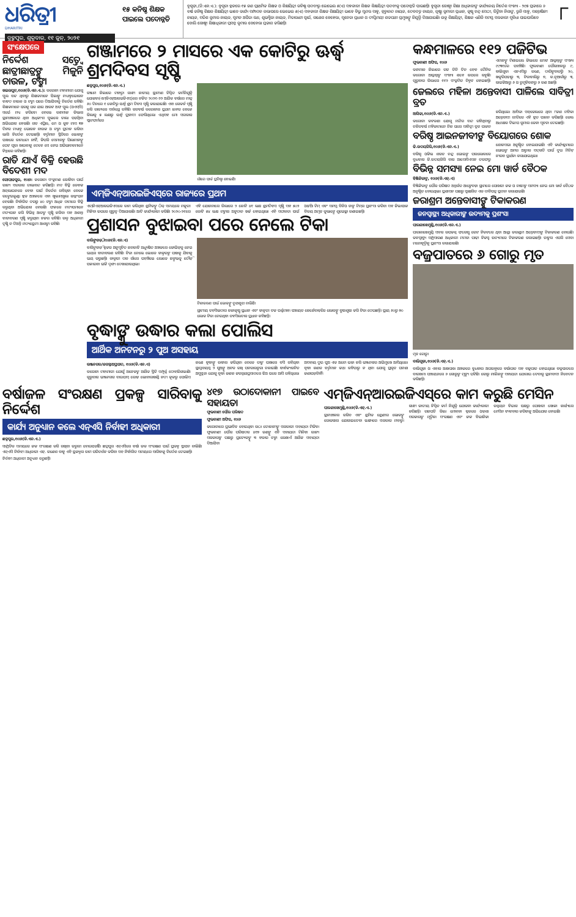ଧରିତ୍ରୀ
DHARITRI
ବ୍ରହ୍ମପୁର, ଶୁକ୍ରବାର, ୧୧ ଜୁନ୍, ୨୦୨୧
୧୫ କନିଷ୍ଠ ଶିକ୍ଷକ ପାଇଲେ ପଦୋନ୍ନତି
ବୁଗୁଡ଼ା,(ଡି.ଏନ.ଏ.): ବୁଗୁଡା ବ୍ଲକରେ ୧୫ ଜଣ ପ୍ରାଥମିକ ଶିକ୍ଷକ ଓ ଶିକ୍ଷୟିତ୍ରୀ କନିଷ୍ଠ ପଦବୀରୁ ଲେଭେଲ ୫(ଏ) ସହକାରୀ ଶିକ୍ଷକ ଶିକ୍ଷୟିତ୍ରୀ ପଦବୀକୁ ପଦୋନ୍ନତି ପାଇଛନ୍ତି। ବୁଗୁଡା ଗୋଷ୍ଠୀ ଶିକ୍ଷା ଅଧିକାରୀଙ୍କ କାର୍ଯ୍ୟାଳୟ ନିର୍ଦ୍ଦେଶ ସଂଖ୍ୟା - ୨୯୫ ପ୍ରକାରେ ୬ ବର୍ଷ କନିଷ୍ଠ ଶିକ୍ଷକ ଶିକ୍ଷୟିତ୍ରୀ ଭାବେ କାର୍ଯ୍ୟ ସମ୍ପାଦନ କଲାପରେ ଲେଭେଲ ୫(ଏ) ସହକାରୀ ଶିକ୍ଷକ ଶିକ୍ଷୟିତ୍ରୀ ଭାବେ ବିଭୁ ସୁନ୍ଦର ସାହୁ, ବ୍ରହ୍ମାନନ୍ଦ ନାୟକ, ଦେବଦତ୍ତ ନାୟକ, କୃଷ୍ଣା କୁମାରୀ ପ୍ରଧାନ, କୃଷ୍ଣ ଚନ୍ଦ୍ର ସେଠୀ, ରିଙ୍କିନା ନିଶାଙ୍କ, ରୁନି ସାହୁ, ସନ୍ତୋଷିନୀ ନାୟକ, ସତିଶ କୁମାର ନାୟକ, ସୁମନ ଅର୍ପିତା ରଥ, ଶୁଭସ୍ମିତା ନାୟକ, ମିତାରାଣୀ ସ୍ୱାଇଁ, ଗଣେଶ ବେହେରା, ସୁଚେତା ପ୍ରଧାନ ଓ ଦୀପ୍ତିମୟୀ ଶତପଥୀ ପ୍ରମୁଖଙ୍କୁ ନିଯୁକ୍ତି ଦିଆଯାଇଛି। ଉକ୍ତ ଶିକ୍ଷୟିତ୍ରୀ, ଶିକ୍ଷକ ଏଣିକି ସମସ୍ତ ସରକାରୀ ସୁବିଧା ପାଇପାରିବେ ବୋଲି ଗୋଷ୍ଠୀ ଶିକ୍ଷାଧିକାରୀ ପ୍ରସନ୍ନ କୁମାର ବେହେରା ପ୍ରକାଶ କରିଛନ୍ତି।
୮
ସଂକ୍ଷେପରେ
ନିର୍ଦ୍ଦେଶ ସତ୍ତ୍ୱେ ଛାତ୍ରୀଛାତ୍ରଙ୍କୁ ମିଳୁନି ଚାଉଳ, ଟଙ୍କା
ଖଇରପୁଟ,୧୦।୬(ଡି.ଏନ.ଏ.): କରୋନା ମହାମାରୀ ଯୋଗୁ ସ୍କୁଲ ବନ୍ଦ ଥିବାରୁ ଶିକ୍ଷକମାନେ ପିଲାଙ୍କୁ ମଧ୍ୟାହ୍ନଭୋଜନ ବାବଦ ଚାଉଳ ଓ ଟଙ୍କା ଘରେ ଦିଆଯିବାକୁ ନିର୍ଦ୍ଦେଶ ରହିଛି। ଶିକ୍ଷକମାନେ ଘରକୁ ଘର ଯାଇ ଆଉଟ ଅଫ ସ୍କୁଲ (ଓଏସ୍‌ସି) ସର୍ଭେ ମଧ୍ୟ କରିବେ। ହେଲେ କନ୍ଧମାଳ ଜିଲାର ଗ୍ରାମାଞ୍ଚଳରେ ଥିବା ଅଧିକାଂଶ ସ୍କୁଲରେ ତାଲା ପଡ଼ିଥିବା ଅଭିଯୋଗ ହେଉଛି। ଗତ ଏପ୍ରିଲ, ମେ ଓ ଜୁନ ମାସ ୩୭ ଦିନର ମଧ୍ୟାହ୍ନ ଭୋଜନ ଚାଉଳ ଓ ଟଙ୍କା ପ୍ରଦାନ କରିବା ଲାଗି ନିର୍ଦ୍ଦେଶ ଦେଇଛନ୍ତି। ବର୍ତ୍ତମାନ ସ୍ଥିତିରେ ଲୋକଙ୍କ ପାଖରେ କାମଧନ୍ଦା ନାହିଁ, କିପରି ସେମାନଙ୍କ ପିଲାମାନଙ୍କୁ ପେଟ ପୂରା ଖାଇବାକୁ ଦେବେ ସେ ନେଇ ଅଭିଭାବକମାନେ ଚିନ୍ତାରେ ରହିଛନ୍ତି।
ରାତି ଯାଏଁ ବିକ୍ରି ହେଉଛି ବିଦେଶୀ ମଦ
ଗୋପାଳପୁର, ୧୦।୬: କରୋନା ସଂକ୍ରମଣ ରୋକିବା ପାଇଁ ରାଜ୍ୟ ସରକାର ତାଲାବନ୍ଦ କରିଛନ୍ତି। ମଦ ବିକ୍ରି କେବଳ ଅନ୍‌ଲାଇନରେ ହେବା ପାଇଁ ନିର୍ଦ୍ଦେଶ ରହିଥିବା ବେଳେ ରଙ୍ଗେଇଲୁଣ୍ଡା ବ୍ଲକ ଅଞ୍ଚଳରେ ଏହା ଖୁଲାମ୍‌ଖୁଲା ଉଲ୍ଲଂଘନ ହେଉଛି। ନିର୍ଦ୍ଧାରିତ ଦରରୁ ୪୦ ଟଙ୍କା ଅଧିକ ଦାମରେ ବିକ୍ରି କରୁଥିବା ଅଭିଯୋଗ ହେଉଛି। ଫଳରେ ମଦ୍ୟପମାନେ ମଦ୍ୟପାନ କରି ବିଭିନ୍ନ ଆତଙ୍କ ସୃଷ୍ଟି କରିବା ସହ ଅଶାନ୍ତ ବାତାବରଣ ସୃଷ୍ଟି କରୁଥିବା ନଜର ରହିଛି। ଉକ୍ତ ଅଧିକାରୀ ଦୃଷ୍ଟି ନ ଦିଅନ୍ତି ମଦ୍ୟପ୍ରେମୀ ଆଶଙ୍କା ରହିଛି।
ଗଞ୍ଜାମରେ ୨ ମାସରେ ଏକ କୋଟିରୁ ଊର୍ଦ୍ଧ୍ୱ ଶ୍ରମଦିବସ ସୃଷ୍ଟି
ଛତ୍ରପୁର,୧୦।୬(ଡି.ଏନ.ଏ.)
ଗଞ୍ଜାମ ଜିଲାରେ ମହାତ୍ମା ଗାନ୍ଧୀ ଜାତୀୟ ଗ୍ରାମୀଣ ନିଶ୍ଚିତ କର୍ମନିଯୁକ୍ତି ଯୋଜନା(ଏମ୍‌ଜିଏନ୍‌ଆରଇଜିଏସ୍)ରେ ଚଳିତ ୨୦୨୧-୨୨ ଆର୍ଥିକ ବର୍ଷରେ ମାତ୍ର ୬୦ ଦିନରେ ୧ କୋଟିରୁ ଊର୍ଦ୍ଧ୍ୱ ଶ୍ରମ ଦିବସ ସୃଷ୍ଟି କରାଯାଇଛି। ଏହା ରେକର୍ଡ ସୃଷ୍ଟି କରି ରାଜ୍ୟରେ ସର୍ବାଗ୍ରେ ରହିଛି। ଗତବର୍ଷ କରୋନାର ପ୍ରଥମ ଲହର ବେଳେ ଜିଲାକୁ ୫ ଲକ୍ଷରୁ ଊର୍ଦ୍ଧ୍ୱ ପ୍ରବାସୀ ଫେରିଥିଲେ। ଏଥିସହ ମୋ ସରକାର ପ୍ଲାଟଫର୍ମରେ
ଗାଁରେ ପାର୍କ ପ୍ରତିଷ୍ଠା ହୋଇଛି।
ଏମ୍‌ଜିଏନ୍‌ଆରଇଜିଏସ୍‌ରେ ରାଜ୍ୟରେ ପ୍ରଥମ
ଏମ୍‌ଜିଏନ୍‌ଆରଇଜିଏସରେ କାମ କରିଥିବା ଶ୍ରମିକଙ୍କୁ ଠିକ୍ ସମୟରେ ମଜୁରୀ ମିଳିବା ଉପରେ ଗୁରୁତ୍ୱ ଦିଆଯାଉଛି। ଆଦି କାର୍ଯ୍ୟକାରୀ କରିଛି। ୨୦୨୦-୨୧ରେ ଏହି ଯୋଜନାରେ ଜିଲାରେ ୨ କୋଟି ୪୧ ଲକ୍ଷ ଶ୍ରମଦିବସ ସୃଷ୍ଟି ସହ ୫୦୨ କୋଟି ୫୪ ଲକ୍ଷ ଟଙ୍କାର ଅନୁଦାନ ଖର୍ଚ୍ଚ ହୋଇଥିଲା। ଏହି ସଫଳତା ପାଇଁ ଓଡ଼ିଆ ଟିମ୍ ଏବଂ ସମସ୍ତ ବିଡିଓ ତାଙ୍କ ଟିମ୍‌ର ପ୍ରଶଂସା କରିବା ସହ ଜିଲାପାଳ ବିଜୟ ଅମୃତ କୁଲାଙ୍ଗେ ଶୁଭେଚ୍ଛା ଜଣାଇଛନ୍ତି।
ପ୍ରଶାସନ ବୁଝାଇବା ପରେ ନେଲେ ଟିକା
ବାରିଙ୍ଗବାଡ଼ି,୧୦।୬(ଡି.ଏନ.ଏ)
ବାରିଙ୍ଗବାଡ଼ି ବ୍ଲକର ଅନୁସୂଚିତ ଜନଜାତି ଅଧ୍ୟୁଷିତ ଅଞ୍ଚଳରେ କୋଭିଡ୍‌କୁ ନେଇ ଭୟର ବାତାବରଣ ରହିଛି। ଟିକା ନେଲେ ଲୋକେ ଡାକ୍ତରଙ୍କ ପାଖକୁ ଯିବାକୁ ଭୟ କରୁଛନ୍ତି। ଡାକ୍ତରୀ ଦଳ ଗାଁରେ ପହଞ୍ଚିଲେ ଲୋକେ ଜଙ୍ଗଲକୁ ଦୌଡ଼ି ପଳାଇବା ଭଳି ଦୃଶ୍ୟ ଦେଖାଯାଉଥିଲା।
ଟିକାକରଣ ପାଇଁ ଲୋକଙ୍କୁ ବୁଝାଶୁଝା ଚାଲିଛି।
ଗ୍ରାମୀୟ ତହସିଲଦାର କଳାକୃଷ୍ଣ ପ୍ରଧାନ ଏବଂ ଡାକ୍ତରୀ ଦଳ ପର୍ଣ୍ଣମାହା ପଞ୍ଚାୟତ କେର୍ଜେବାଡ଼ିରେ ଲୋକଙ୍କୁ ବୁଝାଶୁଝା କରି ଟିକା ଦେଇଛନ୍ତି। ପ୍ରାୟ ୬୦ରୁ ୭୦ ଲୋକ ଟିକା ନେଇଥିବା ତହସିଲଦାର ପ୍ରଧାନ କହିଛନ୍ତି।
ବୃଦ୍ଧାଙ୍କୁ ଉଦ୍ଧାର କଲା ପୋଲିସ
ଆର୍ଥିକ ଅନଟନରୁ ୨ ପୁଅ ଅସହାୟ
ଭଞ୍ଜନଗର/ଜଗନ୍ନାଥପ୍ରସାଦ, ୧୦।୬(ଡି.ଏନ.ଏ)
କରୋନା ମହାମାରୀ ଯୋଗୁଁ ଅନେକଙ୍କ ଆର୍ଥିକ ସ୍ଥିତି ସମ୍ପୂର୍ଣ୍ଣ ଦୋହଲିଗଲାଣି। ଗୁରୁବାର ଭଞ୍ଜନଗର ବାଇପାସ୍ ରୋଡ଼ ଲୋହାରାଖଣ୍ଡି ନଦୀ କୂଳରୁ ପୋଲିସ ଜଣେ ବୃଦ୍ଧାଙ୍କୁ ଉଦ୍ଧାର କରିଥିବା ବେଳେ ତାଙ୍କ ପାଖରେ ବସି ରହିଥିବା ପ୍ରାପ୍ତବୟସ୍କ ୨ ପୁଅଙ୍କୁ ଅଟକ ରଖି ପଚରାଉଚୁରା ଚଳାଇଛି। ବାର୍ଦ୍ଧକ୍ୟଜନିତ ଅସୁସ୍ଥତା ଯୋଗୁ ବୃଦ୍ଧା ଜଣକ ଜଗନ୍ନାଥପ୍ରସାଦରେ ଝିଅ ଘରେ ଆସି ରହିଥିଲେ। ଅସହାୟ ଦୁଇ ପୁଅ ଏକ ଅଟୋ ଭଡ଼ା କରି ଭଞ୍ଜନଗର ଅଭିମୁଖେ ଆସିଥିଲେ। ବୃଦ୍ଧା ଜଣକ ବର୍ତ୍ତମାନ କଥା କହିପାରୁ ନ ଥିବା ଯୋଗୁ ପ୍ରକୃତ ଘଟଣା ଜଣାପଡ଼ିନାହିଁ।
କନ୍ଧମାଳରେ ୧୧୨ ପଜିଟିଭ
ଫୁଲବାଣୀ ଅଫିସ, ୧୦।୬
କନ୍ଧମାଳ ଜିଲାରେ ଗତ ତିନି ଦିନ ହେବ ଦୈନିକ କରୋନା ଆକ୍ରାନ୍ତଙ୍କ ସଂଖ୍ୟା ଶହେ ଉପରେ ରହୁଛି। ଗୁରୁବାର ଜିଲାରେ ୧୧୨ ସଂକ୍ରମିତ ଚିହ୍ନଟ ହୋଇଛନ୍ତି। ଏମାନଙ୍କୁ ମିଶାଇଲେ ଜିଲାରେ ମୋଟ ଆକ୍ରାନ୍ତଙ୍କ ସଂଖ୍ୟା ୯୯୩୧ରେ ପହଞ୍ଚିଛି। ଫୁଲବାଣୀ ପୌରାଞ୍ଚଳରୁ ୯, ବାଲିଗୁଡା ଏନଏସିରୁ ଜଣେ, ଦାରିଙ୍ଗବାଡ଼ିରୁ ୨୦, ଖଜୁରିପଡ଼ାରୁ ୩, ଟିକାବାଲିରୁ ୭, କ.ନୂଆଗାଁରୁ ୩, ରାଇକିଆରୁ ୬ ଓ ତୁମୁଡିବନ୍ଧରୁ ୬ ଜଣ ଅଛନ୍ତି।
ଜେଲରେ ମହିଳା ଅନ୍ତେବାସୀ ପାଳିଲେ ସାବିତ୍ରୀ ବ୍ରତ
ଆସିକା,୧୦।୬(ଡି.ଏନ.ଏ.)
କରୋନା କଟକଣା ଯୋଗୁ ମନ୍ଦିର ବନ୍ଦ ରହିଥିବାରୁ ଚଳିତବର୍ଷ ମହିଳାମାନେ ନିଜ ଘରେ ସାବିତ୍ରୀ ବ୍ରତ ପାଳନ କରିଥିଲେ। ଆସିକା ସବ୍‌ଜେଲରେ ଥିବା ୮ଜଣ ମହିଳା ଅନ୍ତେବାସୀ ରୀତିରେ ଏହି ବ୍ରତ ପାଳନ କରିଛନ୍ତି। ଜେଲ ଅଧୀକ୍ଷକ ଦିଲୀପ କୁମାର ଜେନା ସୂଚନା ଦେଇଛନ୍ତି।
ବରିଷ୍ଠ ଆଇନଜୀବୀଙ୍କ ବିୟୋଗରେ ଶୋକ
ଜି.ଉଦୟଗିରି,୧୦।୬(ଡି.ଏନ.ଏ.)
ବରିଷ୍ଠ ଓକିଲ ଶରତ ଚନ୍ଦ୍ର ଭୋଇଙ୍କ ପରଲୋକରେ ବୁଧବାର ଜି.ଉଦୟଗିରି ବାର ଆସୋସିଏସନ ତରଫରୁ ଶୋକସଭା ଅନୁଷ୍ଠିତ ହୋଇଯାଇଛି। ଏହି କାର୍ଯ୍ୟକ୍ରମରେ ଭୋଇଙ୍କ ଅମର ଆତ୍ମାର ସଦ୍‌ଗତି ପାଇଁ ଦୁଇ ମିନିଟ୍ ନୀରବ ପ୍ରାର୍ଥନା କରାଯାଇଥିଲା।
ବିଭିନ୍ନ ସମସ୍ୟା ନେଇ ମୋ ୱାର୍ଡ ବୈଠକ
ହିଞ୍ଜିଳିକାଟୁ, ୧୦।୬(ଡି.ଏନ୍.ଏ)
ହିଞ୍ଜିଳିକାଟୁ ପୌର ପରିଷଦ ଅନ୍ତର୍ଗତ ଆଙ୍କେବଡ଼ା ଗ୍ରାମରେ ପୋଖରୀ ଜଳ ଓ ଚାଷୀଙ୍କ ସମସ୍ୟା ନେଇ ମୋ ୱାର୍ଡ ବୈଠକ ଅନୁଷ୍ଠିତ ହୋଇଥିଲା। ପ୍ରଶାସନ ପକ୍ଷରୁ ସ୍ୱାକ୍ଷରିତ ଏକ ଦାବିପତ୍ର ପ୍ରଦାନ କରାଯାଇଛି।
ଜରାଶ୍ରମ ଅନ୍ତେବାସୀଙ୍କୁ ଟିକାକରଣ
ଜନସ୍ୱାସ୍ଥ୍ୟ ଅଧିକାରୀଙ୍କ ଉଦ୍ୟମକୁ ପ୍ରଶଂସା
ପାରଳାଖେମୁଣ୍ଡି,୧୦।୬(ଡି.ଏନ.ଏ.)
ପାରଳାଖେମୁଣ୍ଡି ସହର ଉପକଣ୍ଠ ଫରେଷ୍ଟ ଗେଟ ନିକଟରେ ଥିବା ଆଶ୍ରା ଜରାଶ୍ରମ ଅନ୍ତେବାସୀଙ୍କ ଟିକାକରଣ ହୋଇଛି। ଜନସ୍ୱାସ୍ଥ୍ୟ ସମ୍ପ୍ରସାରଣ ଅଧିକାରୀ ମମତା ପାଢ଼ୀ ନିଜସ୍ୱ ଉଦ୍ୟମରେ ଟିକାକରଣ କରାଇଛନ୍ତି। ତାଙ୍କର ଏପରି ସେବା ମନୋବୃତ୍ତିକୁ ପ୍ରଶଂସା କରାଯାଉଛି।
ବଜ୍ରପାତରେ ୬ ଗୋରୁ ମୃତ
ମୃତ ଗୋରୁ।
ବାଲିଗୁଡ଼ା,୧୦।୬(ଡି.ଏନ୍.ଏ.)
ବାଲିଗୁଡ଼ା ଓ ଏହାର ଆଖପାଖ ଅଞ୍ଚଳରେ ବୁଧବାର ଅପରାହ୍ନରେ ବର୍ଷାପାତ ସହ ବଜ୍ରପାତ ହୋଇଥିଲା। ବଜ୍ରପାତରେ ବାରଖମା ପଞ୍ଚାୟତରେ ୬ ଗୋରୁଙ୍କ ମୃତ୍ୟୁ ଘଟିଛି। ଗୋରୁ ମାଲିକଙ୍କୁ ସହାୟତା ଯୋଗାଇ ଦେବାକୁ ଗ୍ରାମବାସୀ ନିବେଦନ କରିଛନ୍ତି।
ବର୍ଷାଜଳ ସଂରକ୍ଷଣ ପ୍ରକଳ୍ପ ସାରିବାକୁ ନିର୍ଦ୍ଦେଶ
କାର୍ଯ୍ୟ ଅନୁଧ୍ୟାନ କଲେ ଏନ୍‌ଏସି ନିର୍ବାହୀ ଅଧିକାରୀ
ଛତ୍ରପୁର,୧୦।୬(ଡି.ଏନ.ଏ.)
ସାମ୍ପ୍ରତିକ ସମୟରେ ଜଳ ସଂରକ୍ଷଣ କରି ରଖିବା ଜରୁରୀ ହୋଇପଡ଼ିଛି। ଛତ୍ରପୁର ଏନ୍ଏସିରେ ବର୍ଷା ଜଳ ସଂରକ୍ଷଣ ପାଇଁ ପ୍ରକଳ୍ପ ସ୍ଥାପନ ଚାଲିଛି। ଏନ୍ଏସି ନିର୍ବାହୀ ଅଧିକାରୀ ଏନ୍. ଗଣେଶ ବାବୁ ଏହି ପ୍ରକଳ୍ପର କାମ ପରିଦର୍ଶନ କରିବା ସହ ନିର୍ଦ୍ଧାରିତ ସମୟରେ ସାରିବାକୁ ନିର୍ଦ୍ଦେଶ ଦେଇଛନ୍ତି।
ନିର୍ବାହୀ ଅଧିକାରୀ ଅନୁଧ୍ୟାନ କରୁଛନ୍ତି।
୪୧୭ ଉଠାଦୋକାନୀ ପାଇବେ ସହାୟତା
ଫୁଲବାଣୀ ପୌର ପରିଷଦ
ଫୁଲବାଣୀ ଅଫିସ, ୧୦।୬
କରୋନାରେ ପ୍ରଭାବିତ ହୋଇଥିବା ଉଠା ଦୋକାନୀଙ୍କୁ ସରକାରୀ ସହାୟତା ମିଳିବ। ଫୁଲବାଣୀ ପୌର ପରିଷଦର ୪୧୭ ଜଣଙ୍କୁ ଏହି ସହାୟତା ମିଳିବ। ରାଜ୍ୟ ସରକାରଙ୍କ ପକ୍ଷରୁ ପ୍ରତ୍ୟେକଙ୍କୁ ୩ ହଜାର ଟଙ୍କା ଲେଖାଏଁ ଆର୍ଥିକ ସହାୟତା ଦିଆଯିବ।
ଏମ୍‌ଜିଏନ୍‌ଆରଇଜିଏସ୍‌ରେ କାମ କରୁଛି ମେସିନ
ପାରଳାଖେମୁଣ୍ଡି,୧୦।୬(ଡି.ଏନ୍.ଏ.)
ଗ୍ରାମାଞ୍ଚଳର ଗରିବ ଏବଂ ଶ୍ରମିକ ଶ୍ରେଣୀର ଲୋକଙ୍କୁ ରୋଜଗାର ଯୋଗାଇଦେବା ଲକ୍ଷ୍ୟରେ ସରକାର ମହାତ୍ମା ଗାନ୍ଧୀ ଜାତୀୟ ନିଶ୍ଚିତ କର୍ମ ନିଯୁକ୍ତି ଯୋଜନା କାର୍ଯ୍ୟକାରୀ କରିଛନ୍ତି। ଗଜପତି ଜିଲା ମୋହନା ବ୍ଲକରେ ଓଡ଼ଶା ସରକାରଙ୍କ ମୃତ୍ତିକା ସଂରକ୍ଷଣ ଏବଂ ଜଳ ବିଭାଜିକା ଉନ୍ନୟନ ବିଭାଗ ପକ୍ଷରୁ ପୋଖରୀ ଖୋଳା କାର୍ଯ୍ୟରେ ମେସିନ ବ୍ୟବହାର କରିବାକୁ ଅଭିଯୋଗ ହୋଇଛି।